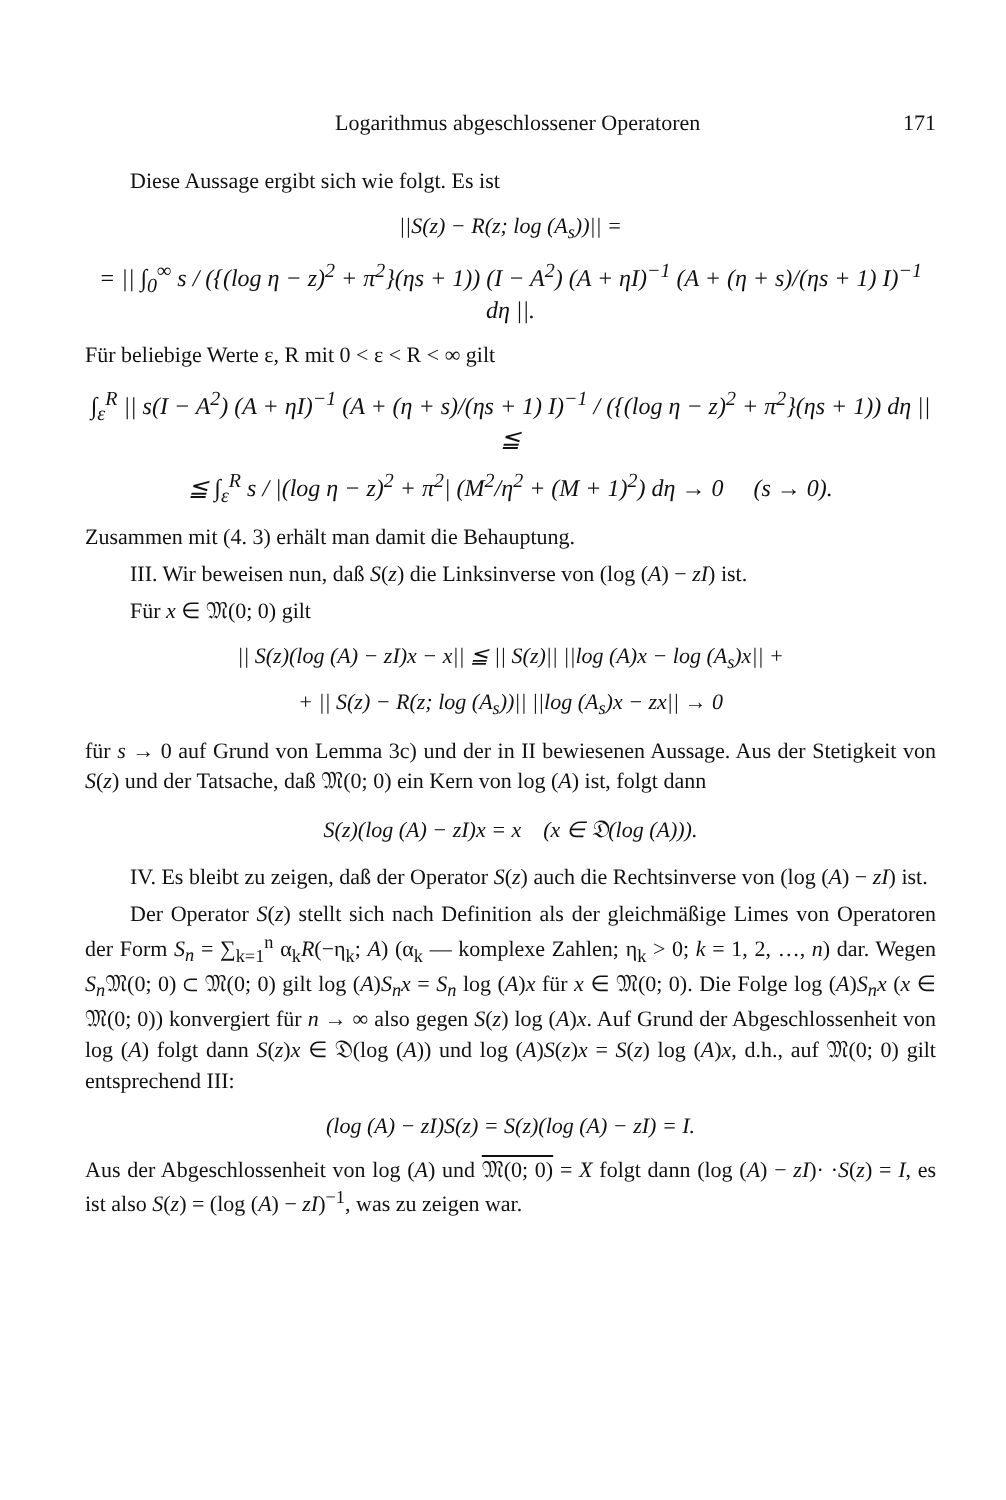Logarithmus abgeschlossener Operatoren 171
Diese Aussage ergibt sich wie folgt. Es ist
||S(z) − R(z; log (A<sub>s</sub>))|| =
= || ∫<sub>0</sub><sup>∞</sup> s / ({(log η − z)<sup>2</sup> + π<sup>2</sup>}(ηs + 1)) (I − A<sup>2</sup>) (A + ηI)<sup>−1</sup> (A + (η + s)/(ηs + 1) I)<sup>−1</sup> dη ||.
Für beliebige Werte ε, R mit 0 < ε < R < ∞ gilt
∫<sub>ε</sub><sup>R</sup> || s(I − A<sup>2</sup>) (A + ηI)<sup>−1</sup> (A + (η + s)/(ηs + 1) I)<sup>−1</sup> / ({(log η − z)<sup>2</sup> + π<sup>2</sup>}(ηs + 1)) dη || ≦
≦ ∫<sub>ε</sub><sup>R</sup> s / |(log η − z)<sup>2</sup> + π<sup>2</sup>| (M<sup>2</sup>/η<sup>2</sup> + (M + 1)<sup>2</sup>) dη → 0 (s → 0).
Zusammen mit (4. 3) erhält man damit die Behauptung.
III. Wir beweisen nun, daß S(z) die Linksinverse von (log (A) − zI) ist.
Für x ∈ 𝔐(0; 0) gilt
|| S(z)(log (A) − zI)x − x|| ≦ || S(z)|| ||log (A)x − log (A<sub>s</sub>)x|| +
+ || S(z) − R(z; log (A<sub>s</sub>))|| ||log (A<sub>s</sub>)x − zx|| → 0
für s → 0 auf Grund von Lemma 3c) und der in II bewiesenen Aussage. Aus der Stetigkeit von S(z) und der Tatsache, daß 𝔐(0; 0) ein Kern von log (A) ist, folgt dann
S(z)(log (A) − zI)x = x (x ∈ 𝔇(log (A))).
IV. Es bleibt zu zeigen, daß der Operator S(z) auch die Rechtsinverse von (log (A) − zI) ist.
Der Operator S(z) stellt sich nach Definition als der gleichmäßige Limes von Operatoren der Form S<sub>n</sub> = ∑<sub>k=1</sub><sup>n</sup> α<sub>k</sub>R(−η<sub>k</sub>; A) (α<sub>k</sub> — komplexe Zahlen; η<sub>k</sub> > 0; k = 1, 2, …, n) dar. Wegen S<sub>n</sub> 𝔐(0; 0) ⊂ 𝔐(0; 0) gilt log (A)S<sub>n</sub>x = S<sub>n</sub> log (A)x für x ∈ 𝔐(0; 0). Die Folge log (A)S<sub>n</sub>x (x ∈ 𝔐(0; 0)) konvergiert für n → ∞ also gegen S(z) log (A)x. Auf Grund der Abgeschlossenheit von log (A) folgt dann S(z)x ∈ 𝔇(log (A)) und log (A)S(z)x = S(z) log (A)x, d.h., auf 𝔐(0; 0) gilt entsprechend III:
(log (A) − zI)S(z) = S(z)(log (A) − zI) = I.
Aus der Abgeschlossenheit von log (A) und 𝔐(0; 0) = X folgt dann (log (A) − zI)· ·S(z) = I, es ist also S(z) = (log (A) − zI)<sup>−1</sup>, was zu zeigen war.